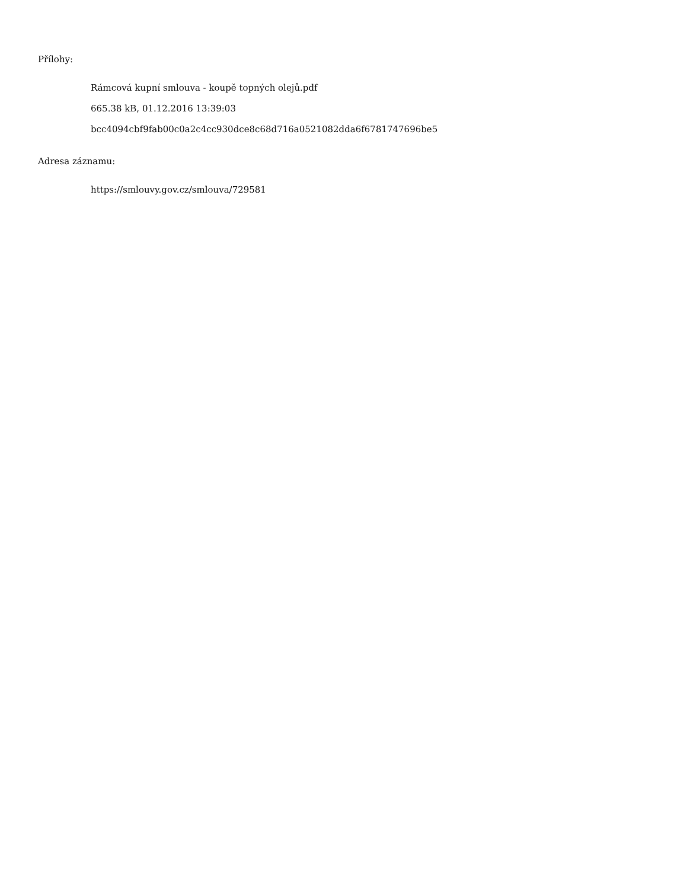Přílohy:
Rámcová kupní smlouva - koupě topných olejů.pdf
665.38 kB, 01.12.2016 13:39:03
bcc4094cbf9fab00c0a2c4cc930dce8c68d716a0521082dda6f6781747696be5
Adresa záznamu:
https://smlouvy.gov.cz/smlouva/729581